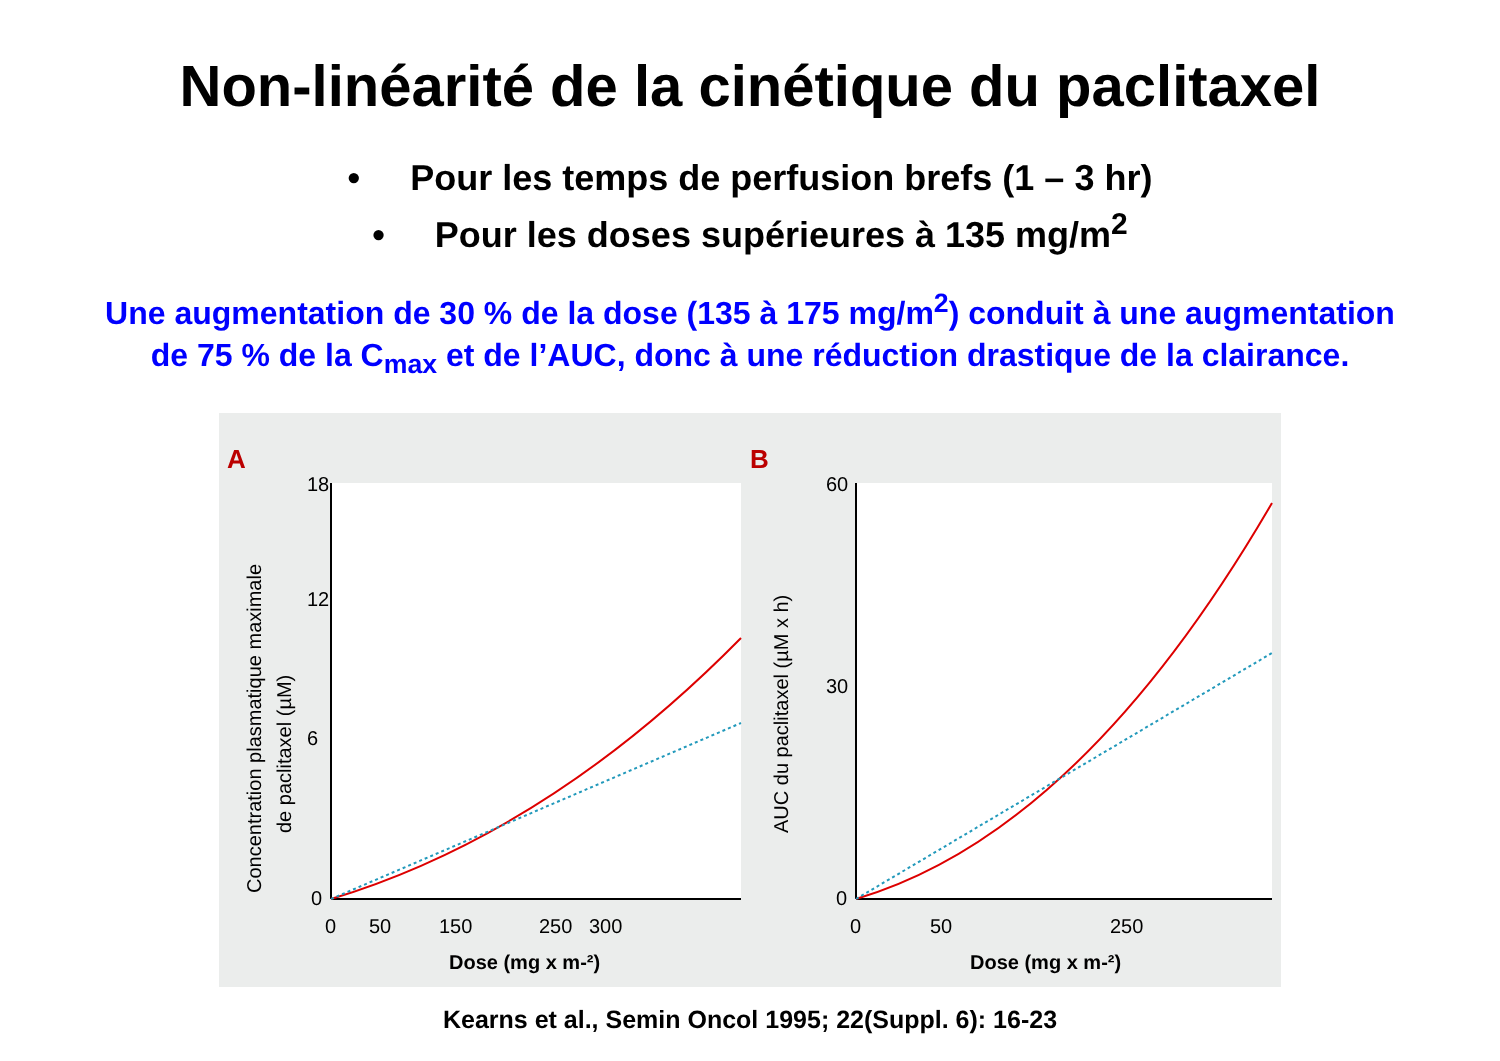Non-linéarité de la cinétique du paclitaxel
• Pour les temps de perfusion brefs (1 – 3 hr)
• Pour les doses supérieures à 135 mg/m<sup>2</sup>
Une augmentation de 30 % de la dose (135 à 175 mg/m<sup>2</sup>) conduit à une augmentation
de 75 % de la C<sub>max</sub> et de l’AUC, donc à une réduction drastique de la clairance.
A
18
12
6
0
0
50
150
250
300
Dose (mg x m-²)
Concentration plasmatique maximale
de paclitaxel (µM)
B
60
30
0
0
50
250
Dose (mg x m-²)
AUC du paclitaxel (µM x h)
Kearns et al., Semin Oncol 1995; 22(Suppl. 6): 16-23